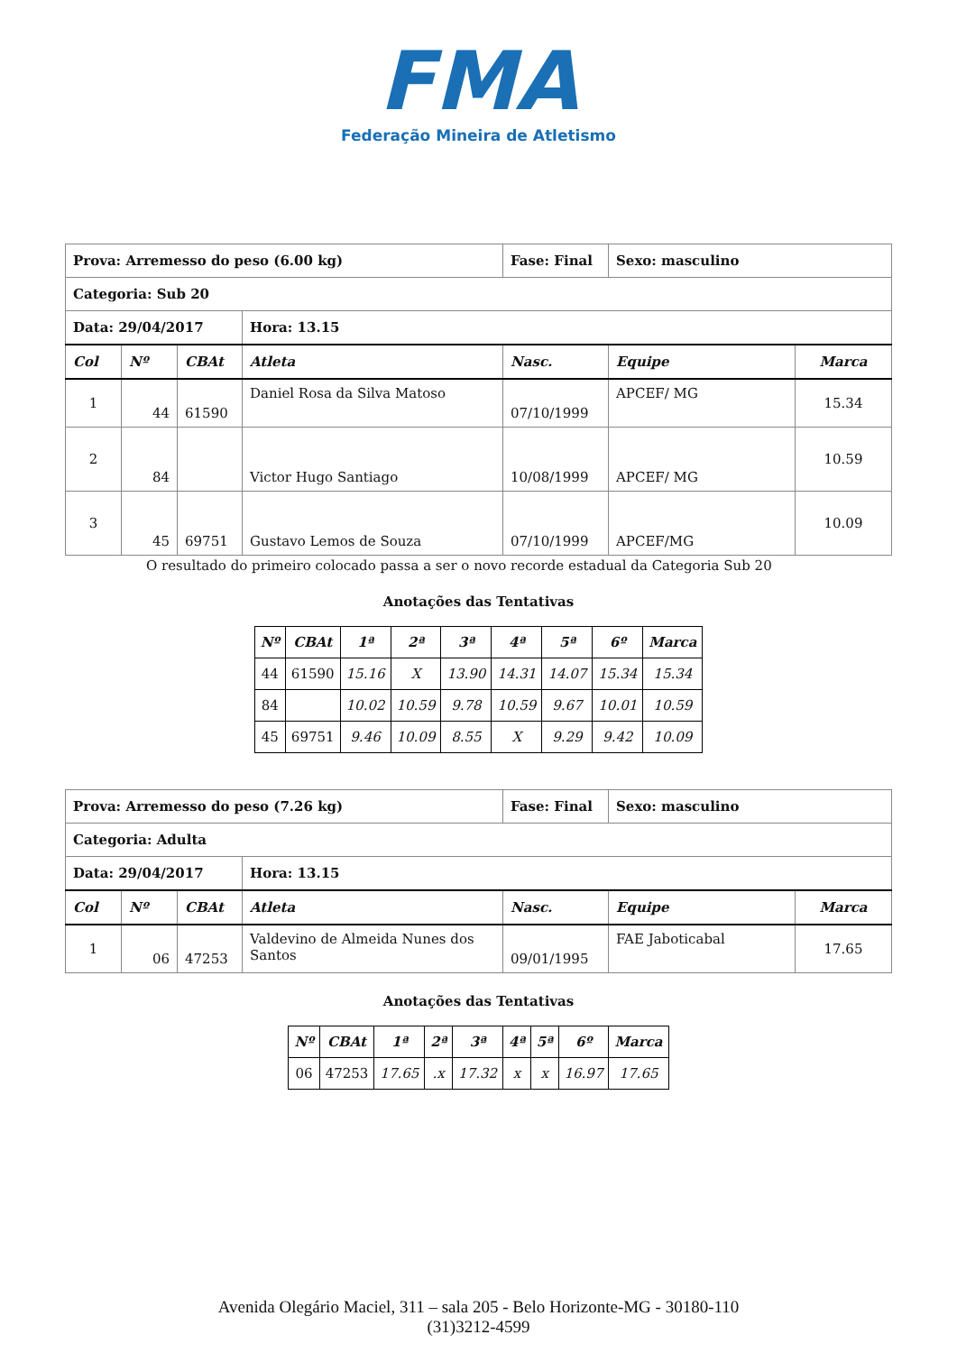FMA
Federação Mineira de Atletismo
| Prova: Arremesso do peso (6.00 kg) | | | | Fase: Final | Sexo: masculino | |
| Categoria: Sub 20 | | | | | | |
| Data: 29/04/2017 | | | Hora: 13.15 | | | |
| Col | Nº | CBAt | Atleta | Nasc. | Equipe | Marca |
| 1 | 44 | 61590 | Daniel Rosa da Silva Matoso | 07/10/1999 | APCEF/ MG | 15.34 |
| 2 | 84 | | Victor Hugo Santiago | 10/08/1999 | APCEF/ MG | 10.59 |
| 3 | 45 | 69751 | Gustavo Lemos de Souza | 07/10/1999 | APCEF/MG | 10.09 |
O resultado do primeiro colocado passa a ser o novo recorde estadual da Categoria Sub 20
Anotações das Tentativas
| Nº | CBAt | 1ª | 2ª | 3ª | 4ª | 5ª | 6º | Marca |
| --- | --- | --- | --- | --- | --- | --- | --- | --- |
| 44 | 61590 | 15.16 | X | 13.90 | 14.31 | 14.07 | 15.34 | 15.34 |
| 84 | | 10.02 | 10.59 | 9.78 | 10.59 | 9.67 | 10.01 | 10.59 |
| 45 | 69751 | 9.46 | 10.09 | 8.55 | X | 9.29 | 9.42 | 10.09 |
| Prova: Arremesso do peso (7.26 kg) | | | | Fase: Final | Sexo: masculino | |
| Categoria: Adulta | | | | | | |
| Data: 29/04/2017 | | | Hora: 13.15 | | | |
| Col | Nº | CBAt | Atleta | Nasc. | Equipe | Marca |
| 1 | 06 | 47253 | Valdevino de Almeida Nunes dos Santos | 09/01/1995 | FAE Jaboticabal | 17.65 |
Anotações das Tentativas
| Nº | CBAt | 1ª | 2ª | 3ª | 4ª | 5ª | 6º | Marca |
| --- | --- | --- | --- | --- | --- | --- | --- | --- |
| 06 | 47253 | 17.65 | .x | 17.32 | x | x | 16.97 | 17.65 |
Avenida Olegário Maciel, 311 – sala 205 - Belo Horizonte-MG - 30180-110
(31)3212-4599